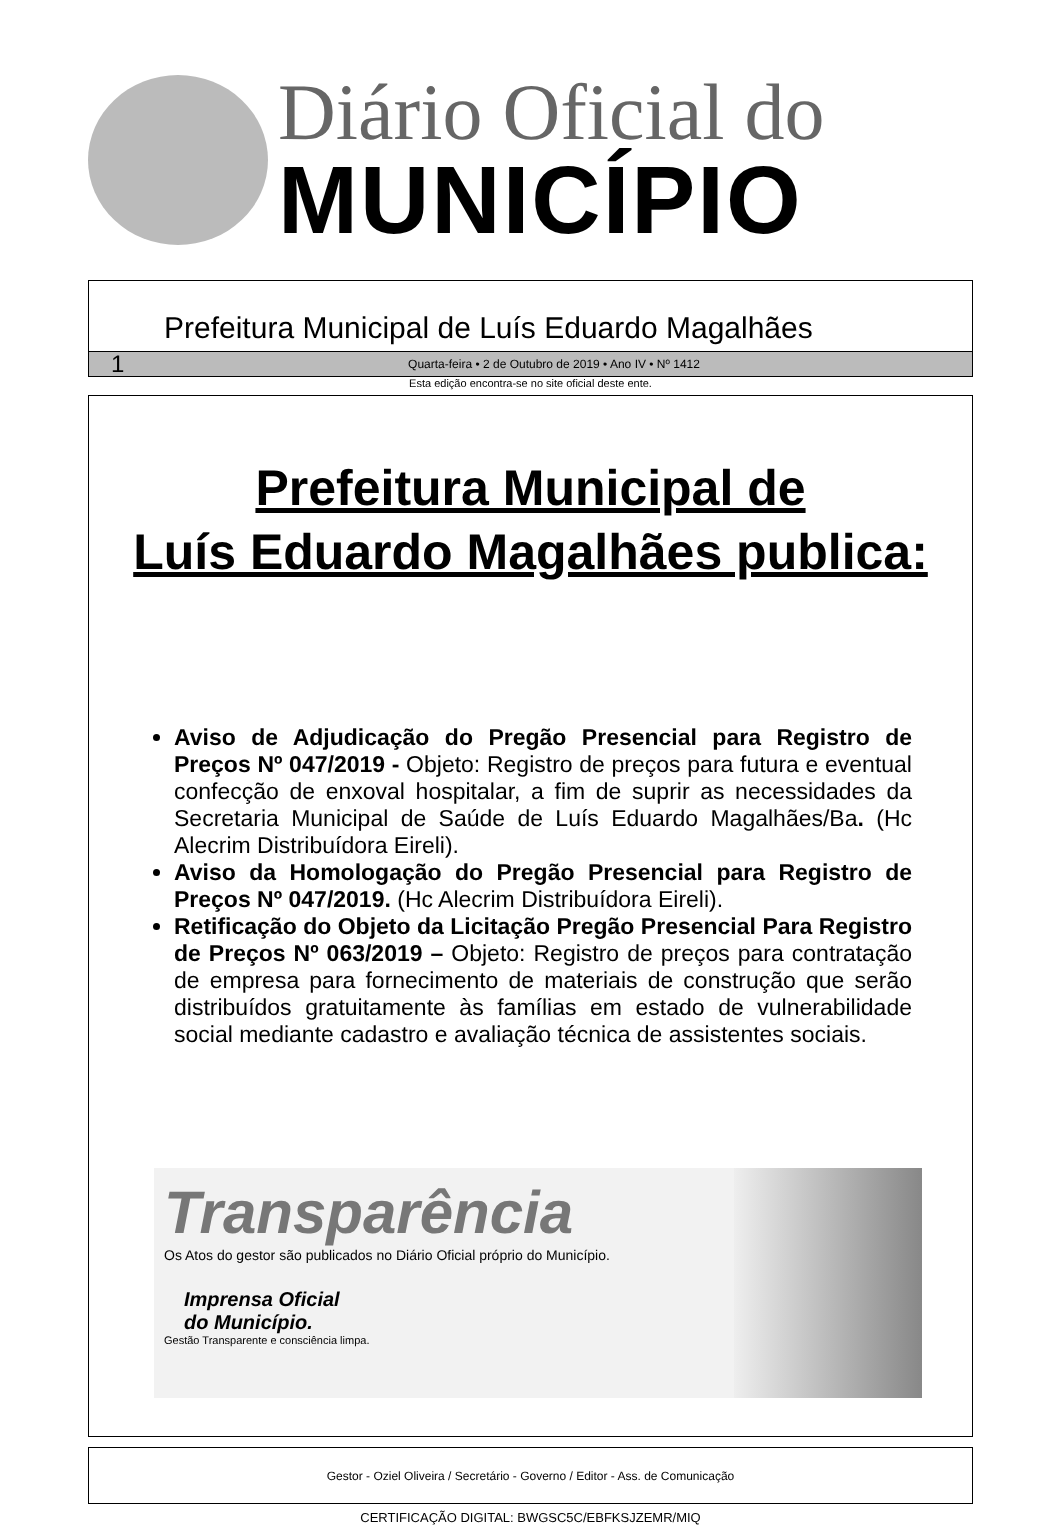Diário Oficial do
MUNICÍPIO
Prefeitura Municipal de Luís Eduardo Magalhães
1 Quarta-feira • 2 de Outubro de 2019 • Ano IV • Nº 1412
Esta edição encontra-se no site oficial deste ente.
Prefeitura Municipal de
Luís Eduardo Magalhães publica:
Aviso de Adjudicação do Pregão Presencial para Registro de Preços Nº 047/2019 - Objeto: Registro de preços para futura e eventual confecção de enxoval hospitalar, a fim de suprir as necessidades da Secretaria Municipal de Saúde de Luís Eduardo Magalhães/Ba. (Hc Alecrim Distribuídora Eireli).
Aviso da Homologação do Pregão Presencial para Registro de Preços Nº 047/2019. (Hc Alecrim Distribuídora Eireli).
Retificação do Objeto da Licitação Pregão Presencial Para Registro de Preços Nº 063/2019 – Objeto: Registro de preços para contratação de empresa para fornecimento de materiais de construção que serão distribuídos gratuitamente às famílias em estado de vulnerabilidade social mediante cadastro e avaliação técnica de assistentes sociais.
Transparência
Os Atos do gestor são publicados no Diário Oficial próprio do Município.
Imprensa Oficial
do Município.
Gestão Transparente e consciência limpa.
Gestor - Oziel Oliveira / Secretário - Governo / Editor - Ass. de Comunicação
CERTIFICAÇÃO DIGITAL: BWGSC5C/EBFKSJZEMR/MIQ